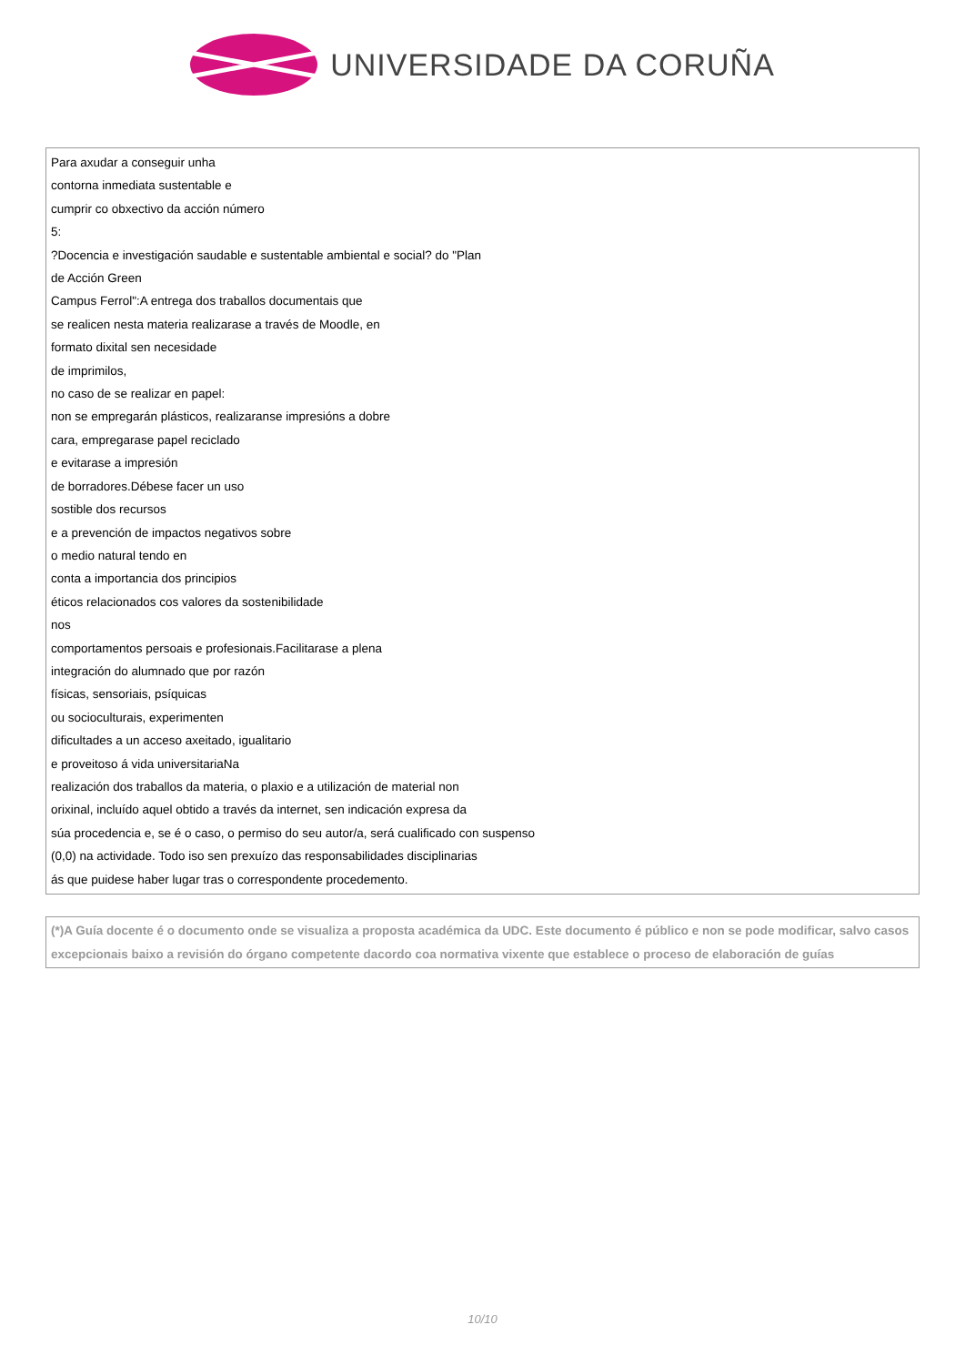UNIVERSIDADE DA CORUÑA
Para axudar a conseguir unha
contorna inmediata sustentable e
cumprir co obxectivo da acción número
5:
?Docencia e investigación saudable e sustentable ambiental e social? do "Plan
de Acción Green
Campus Ferrol":A entrega dos traballos documentais que
se realicen nesta materia realizarase a través de Moodle, en
formato dixital sen necesidade
de imprimilos,
no caso de se realizar en papel:
non se empregarán plásticos, realizaranse impresións a dobre
cara, empregarase papel reciclado
e evitarase a impresión
de borradores.Débese facer un uso
sostible dos recursos
e a prevención de impactos negativos sobre
o medio natural tendo en
conta a importancia dos principios
éticos relacionados cos valores da sostenibilidade
nos
comportamentos persoais e profesionais.Facilitarase a plena
integración do alumnado que por razón
físicas, sensoriais, psíquicas
ou socioculturais, experimenten
dificultades a un acceso axeitado, igualitario
e proveitoso á vida universitariaNa
realización dos traballos da materia, o plaxio e a utilización de material non
orixinal, incluído aquel obtido a través da internet, sen indicación expresa da
súa procedencia e, se é o caso, o permiso do seu autor/a, será cualificado con suspenso
(0,0) na actividade. Todo iso sen prexuízo das responsabilidades disciplinarias
ás que puidese haber lugar tras o correspondente procedemento.
(*)A Guía docente é o documento onde se visualiza a proposta académica da UDC. Este documento é público e non se pode modificar, salvo casos excepcionais baixo a revisión do órgano competente dacordo coa normativa vixente que establece o proceso de elaboración de guías
10/10